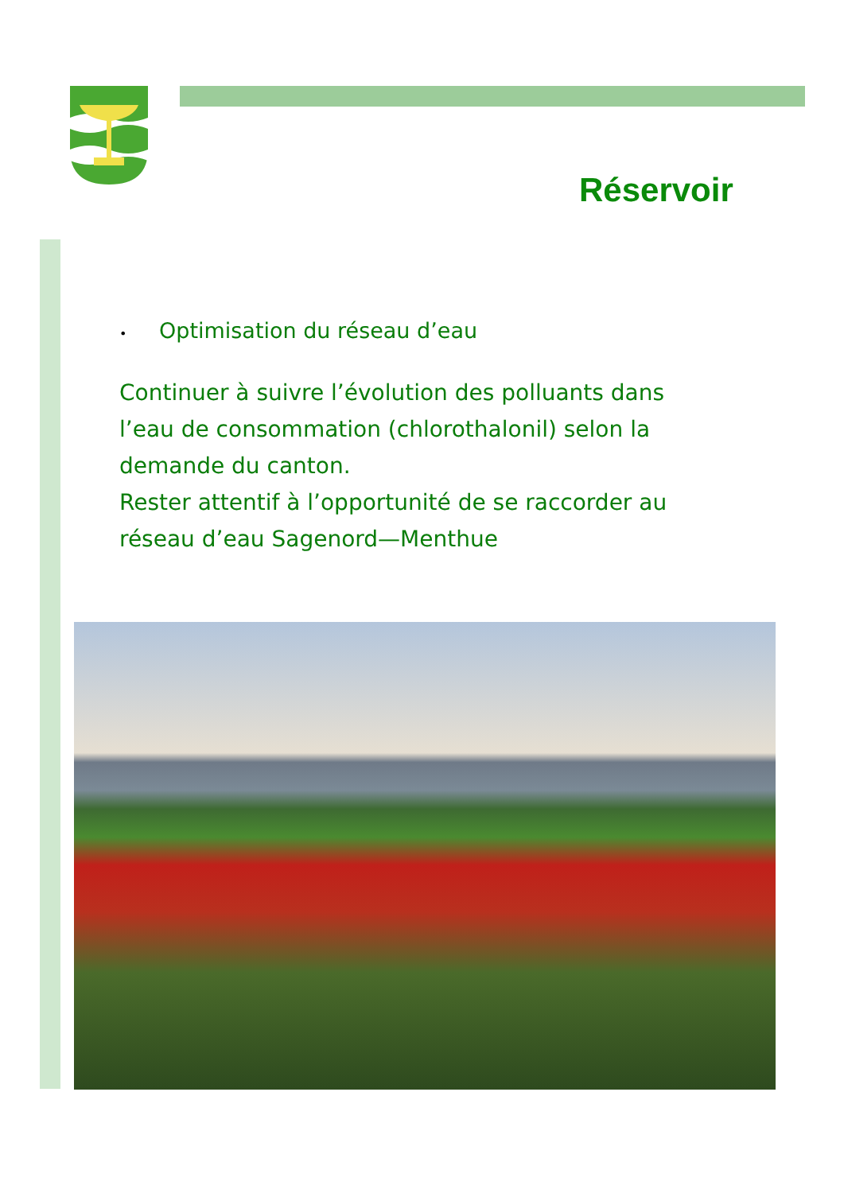Réservoir
• Optimisation du réseau d’eau
Continuer à suivre l’évolution des polluants dans l’eau de consommation (chlorothalonil) selon la demande du canton.
Rester attentif à l’opportunité de se raccorder au réseau d’eau Sagenord—Menthue